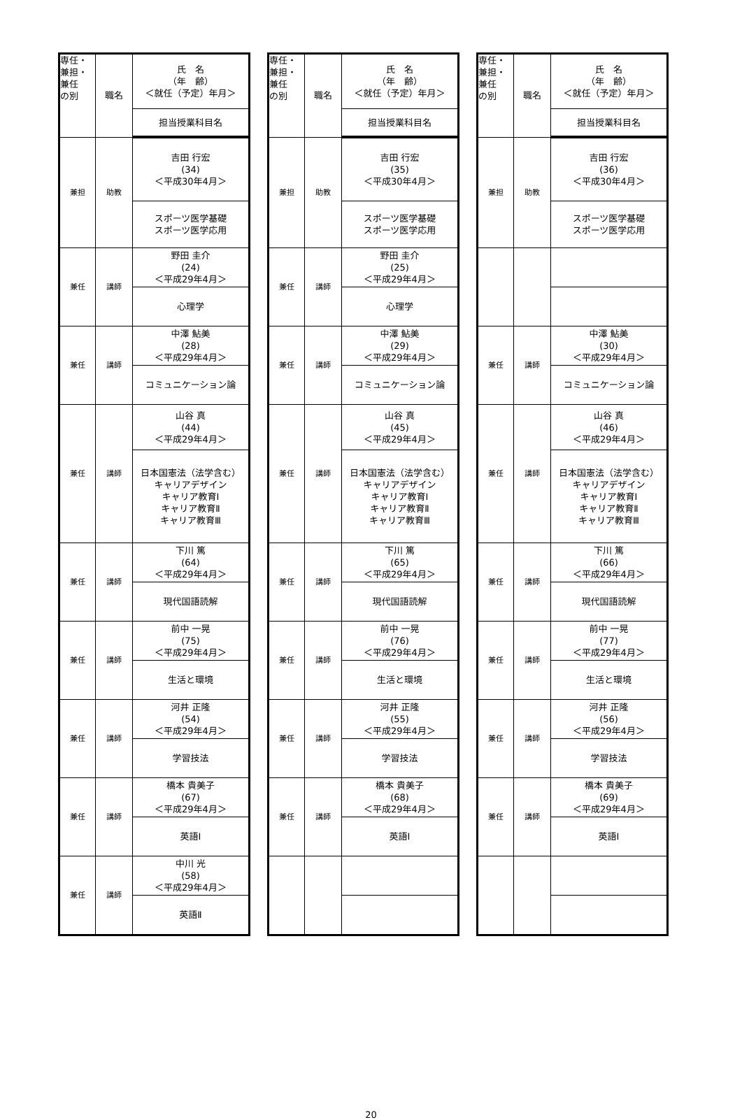| 専任・ 兼担・ 兼任 の別 | 職名 | 氏 名 （年 齢） ＜就任（予定）年月＞ |
| --- | --- | --- |
| | | 担当授業科目名 |
| 兼担 | 助教 | 吉田 行宏 (34) ＜平成30年4月＞ |
| | | スポーツ医学基礎 スポーツ医学応用 |
| 兼任 | 講師 | 野田 圭介 (24) ＜平成29年4月＞ |
| | | 心理学 |
| 兼任 | 講師 | 中澤 鮎美 (28) ＜平成29年4月＞ |
| | | コミュニケーション論 |
| 兼任 | 講師 | 山谷 真 (44) ＜平成29年4月＞ |
| | | 日本国憲法（法学含む） キャリアデザイン キャリア教育Ⅰ キャリア教育Ⅱ キャリア教育Ⅲ |
| 兼任 | 講師 | 下川 篤 (64) ＜平成29年4月＞ |
| | | 現代国語読解 |
| 兼任 | 講師 | 前中 一晃 (75) ＜平成29年4月＞ |
| | | 生活と環境 |
| 兼任 | 講師 | 河井 正隆 (54) ＜平成29年4月＞ |
| | | 学習技法 |
| 兼任 | 講師 | 橋本 貴美子 (67) ＜平成29年4月＞ |
| | | 英語Ⅰ |
| 兼任 | 講師 | 中川 光 (58) ＜平成29年4月＞ |
| | | 英語Ⅱ |
| 専任・ 兼担・ 兼任 の別 | 職名 | 氏 名 （年 齢） ＜就任（予定）年月＞ |
| --- | --- | --- |
| | | 担当授業科目名 |
| 兼担 | 助教 | 吉田 行宏 (35) ＜平成30年4月＞ |
| | | スポーツ医学基礎 スポーツ医学応用 |
| 兼任 | 講師 | 野田 圭介 (25) ＜平成29年4月＞ |
| | | 心理学 |
| 兼任 | 講師 | 中澤 鮎美 (29) ＜平成29年4月＞ |
| | | コミュニケーション論 |
| 兼任 | 講師 | 山谷 真 (45) ＜平成29年4月＞ |
| | | 日本国憲法（法学含む） キャリアデザイン キャリア教育Ⅰ キャリア教育Ⅱ キャリア教育Ⅲ |
| 兼任 | 講師 | 下川 篤 (65) ＜平成29年4月＞ |
| | | 現代国語読解 |
| 兼任 | 講師 | 前中 一晃 (76) ＜平成29年4月＞ |
| | | 生活と環境 |
| 兼任 | 講師 | 河井 正隆 (55) ＜平成29年4月＞ |
| | | 学習技法 |
| 兼任 | 講師 | 橋本 貴美子 (68) ＜平成29年4月＞ |
| | | 英語Ⅰ |
| 専任・ 兼担・ 兼任 の別 | 職名 | 氏 名 （年 齢） ＜就任（予定）年月＞ |
| --- | --- | --- |
| | | 担当授業科目名 |
| 兼担 | 助教 | 吉田 行宏 (36) ＜平成30年4月＞ |
| | | スポーツ医学基礎 スポーツ医学応用 |
| 兼任 | 講師 | 中澤 鮎美 (30) ＜平成29年4月＞ |
| | | コミュニケーション論 |
| 兼任 | 講師 | 山谷 真 (46) ＜平成29年4月＞ |
| | | 日本国憲法（法学含む） キャリアデザイン キャリア教育Ⅰ キャリア教育Ⅱ キャリア教育Ⅲ |
| 兼任 | 講師 | 下川 篤 (66) ＜平成29年4月＞ |
| | | 現代国語読解 |
| 兼任 | 講師 | 前中 一晃 (77) ＜平成29年4月＞ |
| | | 生活と環境 |
| 兼任 | 講師 | 河井 正隆 (56) ＜平成29年4月＞ |
| | | 学習技法 |
| 兼任 | 講師 | 橋本 貴美子 (69) ＜平成29年4月＞ |
| | | 英語Ⅰ |
20